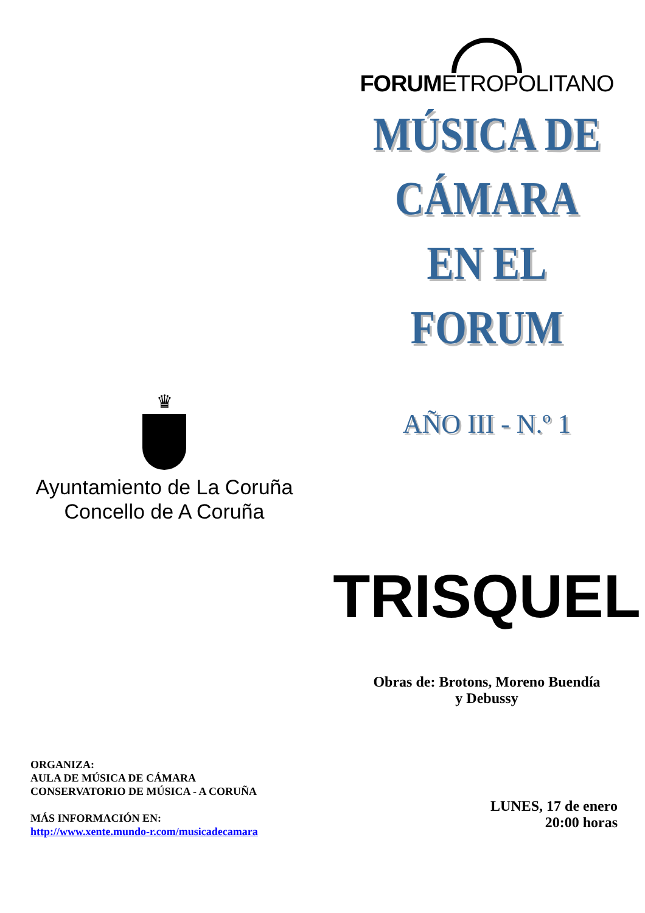♛
Ayuntamiento de La Coruña
Concello de A Coruña
ORGANIZA:
AULA DE MÚSICA DE CÁMARA
CONSERVATORIO DE MÚSICA - A CORUÑA
MÁS INFORMACIÓN EN:
http://www.xente.mundo-r.com/musicadecamara
FORUMETROPOLITANO
MÚSICA DE
CÁMARA
EN EL
FORUM
AÑO III - N.º 1
TRISQUEL
Obras de: Brotons, Moreno Buendía
y Debussy
LUNES, 17 de enero
20:00 horas